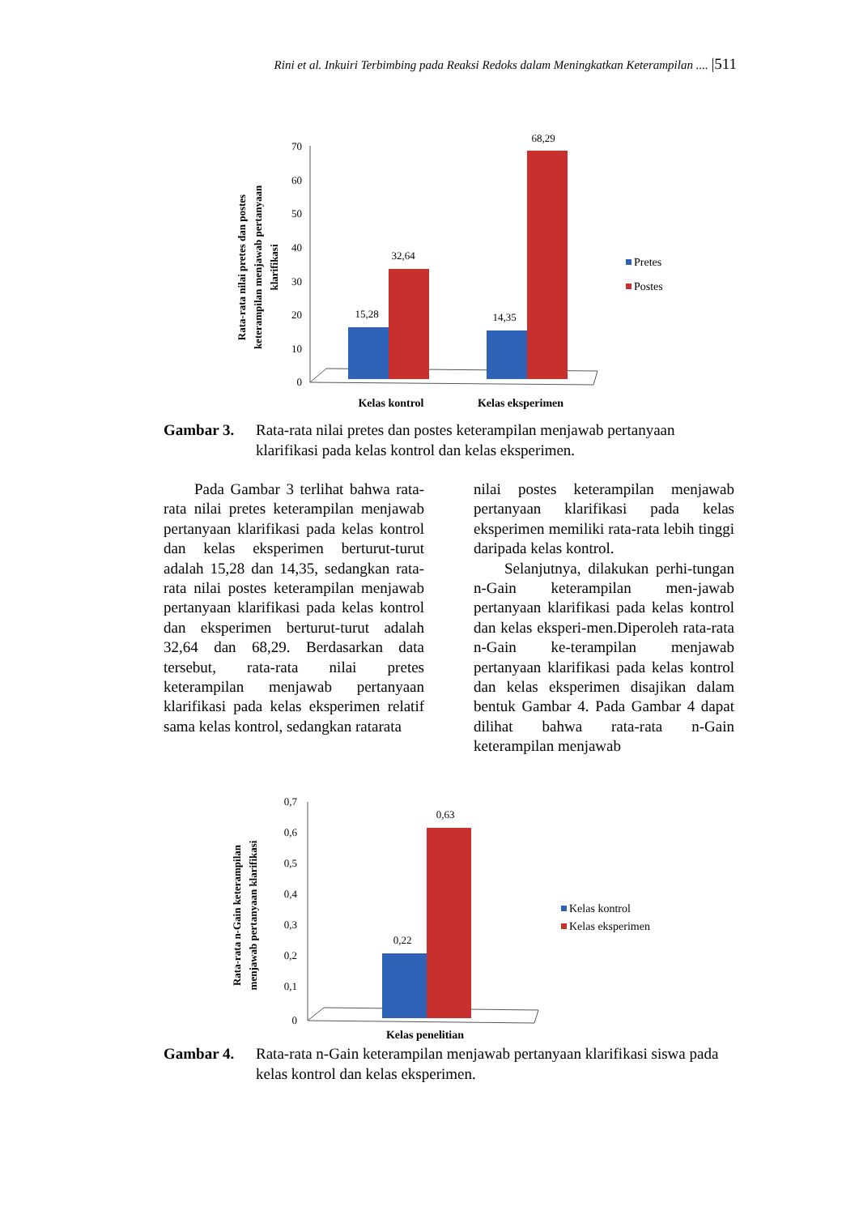Rini et al. Inkuiri Terbimbing pada Reaksi Redoks dalam Meningkatkan Keterampilan .... |511
Rata-rata nilai pretes dan postes
keterampilan menjawab pertanyaan
klarifikasi
70
60
50
40
30
20
10
0
15,28
32,64
14,35
68,29
Kelas kontrol
Kelas eksperimen
Pretes
Postes
Gambar 3. Rata-rata nilai pretes dan postes keterampilan menjawab pertanyaan klarifikasi pada kelas kontrol dan kelas eksperimen.
Pada Gambar 3 terlihat bahwa rata-rata nilai pretes keterampilan menjawab pertanyaan klarifikasi pada kelas kontrol dan kelas eksperimen berturut-turut adalah 15,28 dan 14,35, sedangkan rata-rata nilai postes keterampilan menjawab pertanyaan klarifikasi pada kelas kontrol dan eksperimen berturut-turut adalah 32,64 dan 68,29. Berdasarkan data tersebut, rata-rata nilai pretes keterampilan menjawab pertanyaan klarifikasi pada kelas eksperimen relatif sama kelas kontrol, sedangkan ratarata
nilai postes keterampilan menjawab pertanyaan klarifikasi pada kelas eksperimen memiliki rata-rata lebih tinggi daripada kelas kontrol.
Selanjutnya, dilakukan perhi-tungan n-Gain keterampilan men-jawab pertanyaan klarifikasi pada kelas kontrol dan kelas eksperi-men.Diperoleh rata-rata n-Gain ke-terampilan menjawab pertanyaan klarifikasi pada kelas kontrol dan kelas eksperimen disajikan dalam bentuk Gambar 4. Pada Gambar 4 dapat dilihat bahwa rata-rata n-Gain keterampilan menjawab
Rata-rata n-Gain keterampilan
menjawab pertanyaan klarifikasi
0,7
0,6
0,5
0,4
0,3
0,2
0,1
0
0,22
0,63
Kelas penelitian
Kelas kontrol
Kelas eksperimen
Gambar 4. Rata-rata n-Gain keterampilan menjawab pertanyaan klarifikasi siswa pada kelas kontrol dan kelas eksperimen.